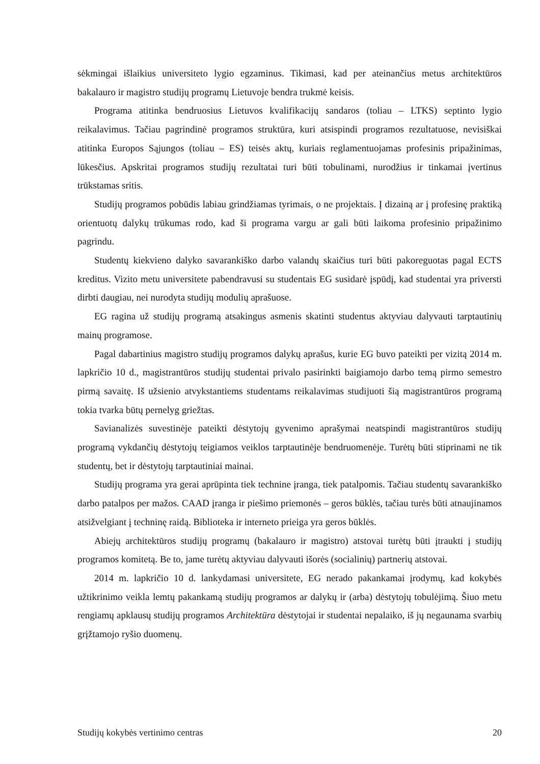sėkmingai išlaikius universiteto lygio egzaminus. Tikimasi, kad per ateinančius metus architektūros bakalauro ir magistro studijų programų Lietuvoje bendra trukmė keisis.
Programa atitinka bendruosius Lietuvos kvalifikacijų sandaros (toliau – LTKS) septinto lygio reikalavimus. Tačiau pagrindinė programos struktūra, kuri atsispindi programos rezultatuose, nevisiškai atitinka Europos Sąjungos (toliau – ES) teisės aktų, kuriais reglamentuojamas profesinis pripažinimas, lūkesčius. Apskritai programos studijų rezultatai turi būti tobulinami, nurodžius ir tinkamai įvertinus trūkstamas sritis.
Studijų programos pobūdis labiau grindžiamas tyrimais, o ne projektais. Į dizainą ar į profesinę praktiką orientuotų dalykų trūkumas rodo, kad ši programa vargu ar gali būti laikoma profesinio pripažinimo pagrindu.
Studentų kiekvieno dalyko savarankiško darbo valandų skaičius turi būti pakoreguotas pagal ECTS kreditus. Vizito metu universitete pabendravusi su studentais EG susidarė įspūdį, kad studentai yra priversti dirbti daugiau, nei nurodyta studijų modulių aprašuose.
EG ragina už studijų programą atsakingus asmenis skatinti studentus aktyviau dalyvauti tarptautinių mainų programose.
Pagal dabartinius magistro studijų programos dalykų aprašus, kurie EG buvo pateikti per vizitą 2014 m. lapkričio 10 d., magistrantūros studijų studentai privalo pasirinkti baigiamojo darbo temą pirmo semestro pirmą savaitę. Iš užsienio atvykstantiems studentams reikalavimas studijuoti šią magistrantūros programą tokia tvarka būtų pernelyg griežtas.
Savianalizės suvestinėje pateikti dėstytojų gyvenimo aprašymai neatspindi magistrantūros studijų programą vykdančių dėstytojų teigiamos veiklos tarptautinėje bendruomenėje. Turėtų būti stiprinami ne tik studentų, bet ir dėstytojų tarptautiniai mainai.
Studijų programa yra gerai aprūpinta tiek technine įranga, tiek patalpomis. Tačiau studentų savarankiško darbo patalpos per mažos. CAAD įranga ir piešimo priemonės – geros būklės, tačiau turės būti atnaujinamos atsižvelgiant į techninę raidą. Biblioteka ir interneto prieiga yra geros būklės.
Abiejų architektūros studijų programų (bakalauro ir magistro) atstovai turėtų būti įtraukti į studijų programos komitetą. Be to, jame turėtų aktyviau dalyvauti išorės (socialinių) partnerių atstovai.
2014 m. lapkričio 10 d. lankydamasi universitete, EG nerado pakankamai įrodymų, kad kokybės užtikrinimo veikla lemtų pakankamą studijų programos ar dalykų ir (arba) dėstytojų tobulėjimą. Šiuo metu rengiamų apklausų studijų programos Architektūra dėstytojai ir studentai nepalaiko, iš jų negaunama svarbių grįžtamojo ryšio duomenų.
Studijų kokybės vertinimo centras 20